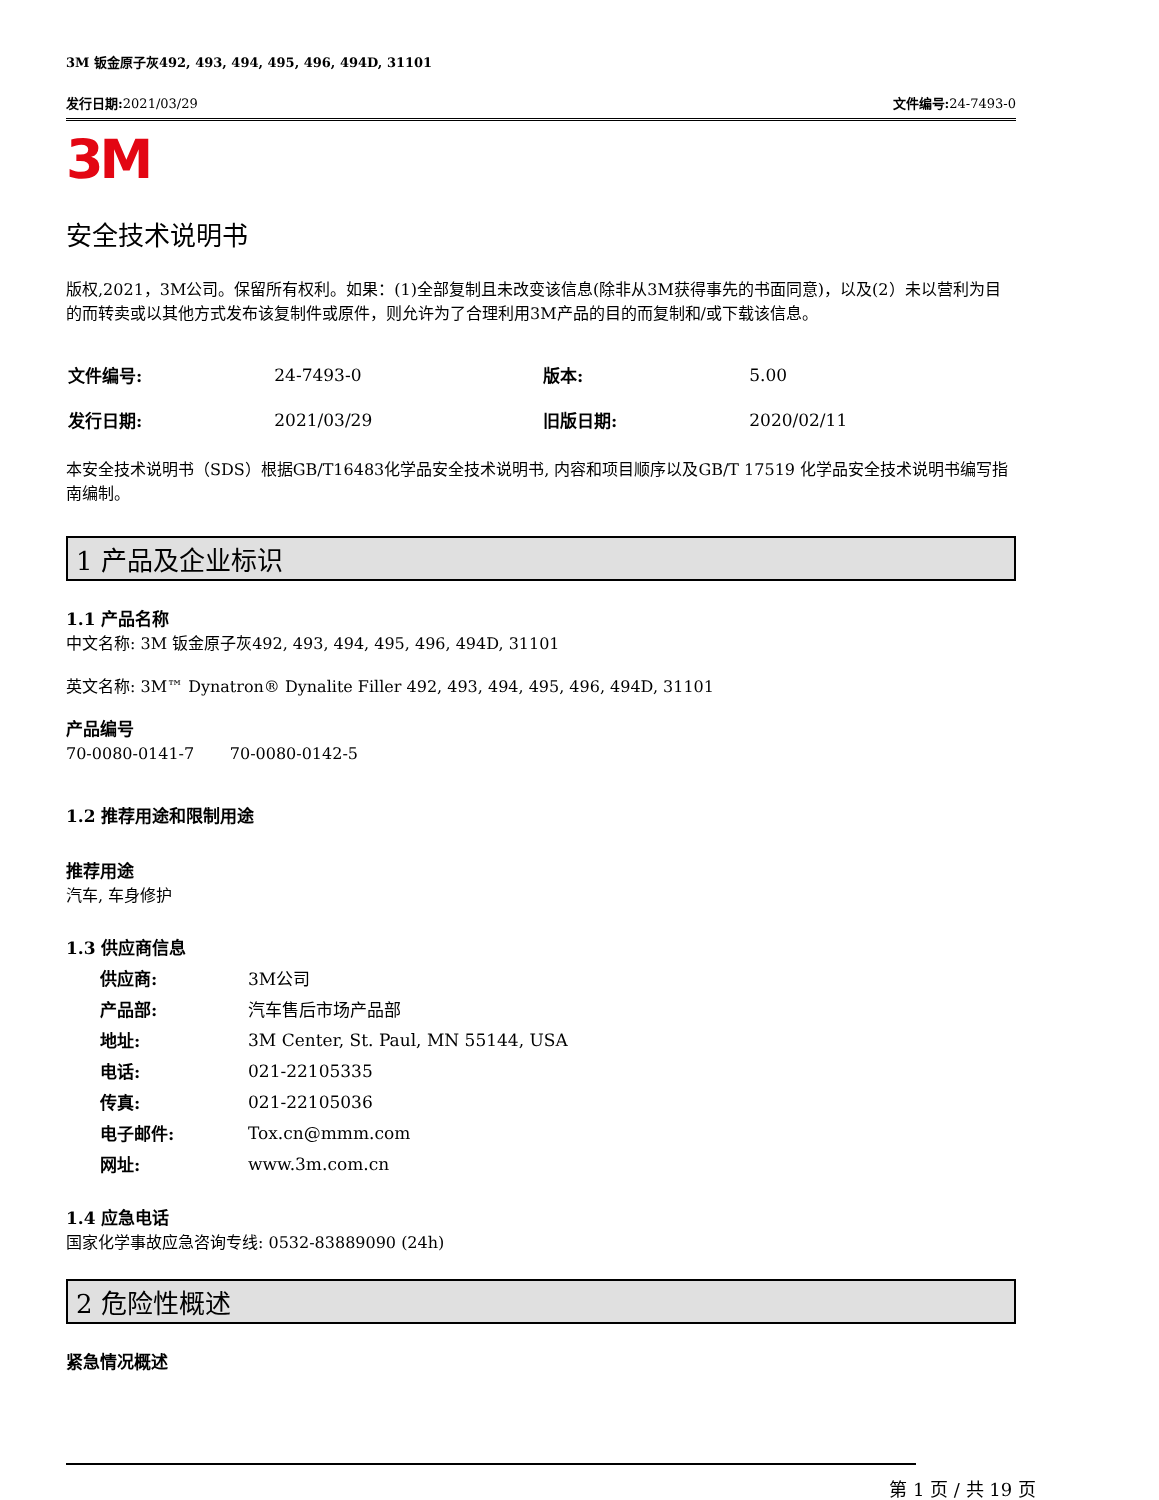3M 钣金原子灰492, 493, 494, 495, 496, 494D, 31101
发行日期: 2021/03/29 文件编号: 24-7493-0
3M
安全技术说明书
版权,2021，3M公司。保留所有权利。如果：(1)全部复制且未改变该信息(除非从3M获得事先的书面同意)，以及(2）未以营利为目的而转卖或以其他方式发布该复制件或原件，则允许为了合理利用3M产品的目的而复制和/或下载该信息。
| 文件编号: | 24-7493-0 | 版本: | 5.00 |
| 发行日期: | 2021/03/29 | 旧版日期: | 2020/02/11 |
本安全技术说明书（SDS）根据GB/T16483化学品安全技术说明书, 内容和项目顺序以及GB/T 17519 化学品安全技术说明书编写指南编制。
1 产品及企业标识
1.1 产品名称
中文名称: 3M 钣金原子灰492, 493, 494, 495, 496, 494D, 31101
英文名称: 3M™ Dynatron® Dynalite Filler 492, 493, 494, 495, 496, 494D, 31101
产品编号
70-0080-0141-7 70-0080-0142-5
1.2 推荐用途和限制用途
推荐用途
汽车, 车身修护
1.3 供应商信息
| 供应商: | 3M公司 |
| 产品部: | 汽车售后市场产品部 |
| 地址: | 3M Center, St. Paul, MN 55144, USA |
| 电话: | 021-22105335 |
| 传真: | 021-22105036 |
| 电子邮件: | Tox.cn@mmm.com |
| 网址: | www.3m.com.cn |
1.4 应急电话
国家化学事故应急咨询专线: 0532-83889090 (24h)
2 危险性概述
紧急情况概述
第 1 页 / 共 19 页